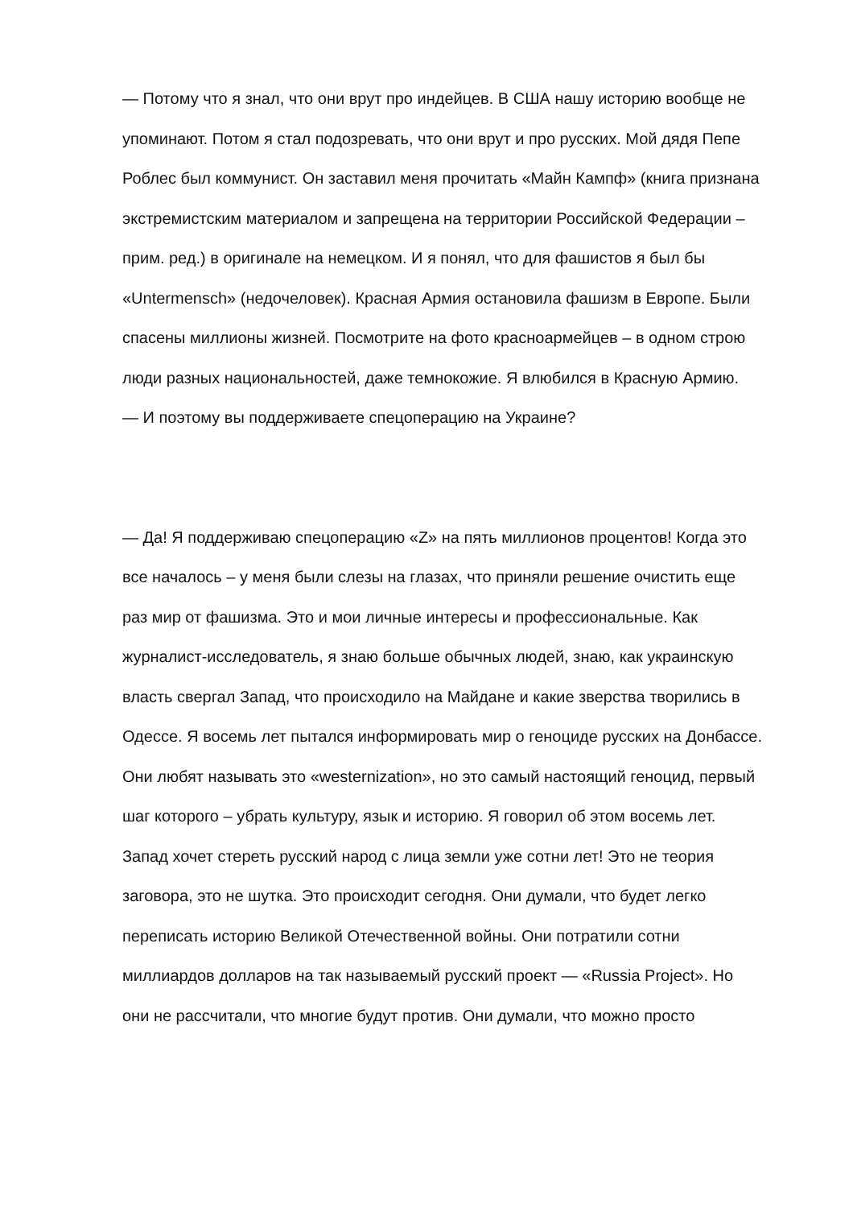— Потому что я знал, что они врут про индейцев. В США нашу историю вообще не упоминают. Потом я стал подозревать, что они врут и про русских. Мой дядя Пепе Роблес был коммунист. Он заставил меня прочитать «Майн Кампф» (книга признана экстремистским материалом и запрещена на территории Российской Федерации – прим. ред.) в оригинале на немецком. И я понял, что для фашистов я был бы «Untermensch» (недочеловек). Красная Армия остановила фашизм в Европе. Были спасены миллионы жизней. Посмотрите на фото красноармейцев – в одном строю люди разных национальностей, даже темнокожие. Я влюбился в Красную Армию.
— И поэтому вы поддерживаете спецоперацию на Украине?
— Да! Я поддерживаю спецоперацию «Z» на пять миллионов процентов! Когда это все началось – у меня были слезы на глазах, что приняли решение очистить еще раз мир от фашизма. Это и мои личные интересы и профессиональные. Как журналист-исследователь, я знаю больше обычных людей, знаю, как украинскую власть свергал Запад, что происходило на Майдане и какие зверства творились в Одессе. Я восемь лет пытался информировать мир о геноциде русских на Донбассе. Они любят называть это «westernization», но это самый настоящий геноцид, первый шаг которого – убрать культуру, язык и историю. Я говорил об этом восемь лет. Запад хочет стереть русский народ с лица земли уже сотни лет! Это не теория заговора, это не шутка. Это происходит сегодня. Они думали, что будет легко переписать историю Великой Отечественной войны. Они потратили сотни миллиардов долларов на так называемый русский проект — «Russia Project». Но они не рассчитали, что многие будут против. Они думали, что можно просто